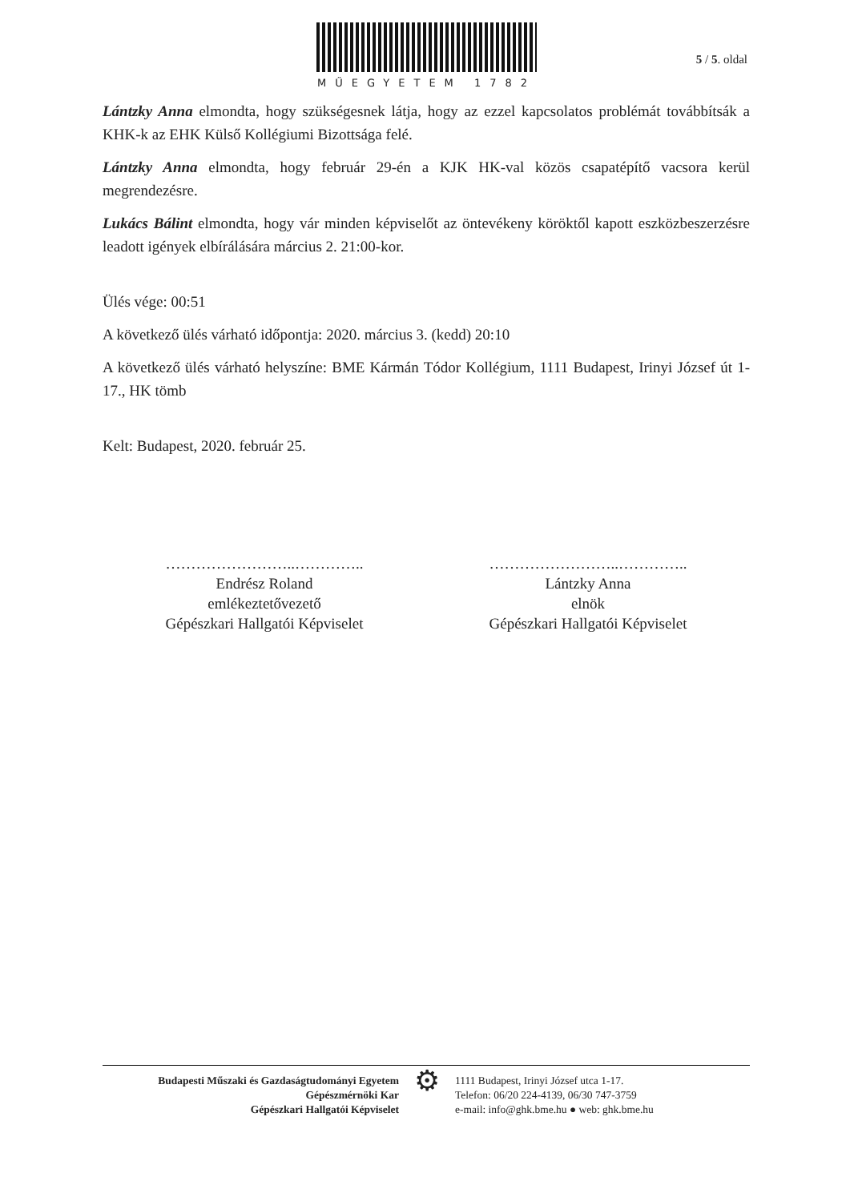MŰEGYETEM 1782
5 / 5. oldal
Lántzky Anna elmondta, hogy szükségesnek látja, hogy az ezzel kapcsolatos problémát továbbítsák a KHK-k az EHK Külső Kollégiumi Bizottsága felé.
Lántzky Anna elmondta, hogy február 29-én a KJK HK-val közös csapatépítő vacsora kerül megrendezésre.
Lukács Bálint elmondta, hogy vár minden képviselőt az öntevékeny köröktől kapott eszközbeszerzésre leadott igények elbírálására március 2. 21:00-kor.
Ülés vége: 00:51
A következő ülés várható időpontja: 2020. március 3. (kedd) 20:10
A következő ülés várható helyszíne: BME Kármán Tódor Kollégium, 1111 Budapest, Irinyi József út 1-17., HK tömb
Kelt: Budapest, 2020. február 25.
……………………..…………..
Endrész Roland
emlékeztetővezető
Gépészkari Hallgatói Képviselet
……………………..…………..
Lántzky Anna
elnök
Gépészkari Hallgatói Képviselet
Budapesti Műszaki és Gazdaságtudományi Egyetem
Gépészmérnöki Kar
Gépészkari Hallgatói Képviselet
⚙
1111 Budapest, Irinyi József utca 1-17.
Telefon: 06/20 224-4139, 06/30 747-3759
e-mail: info@ghk.bme.hu ● web: ghk.bme.hu